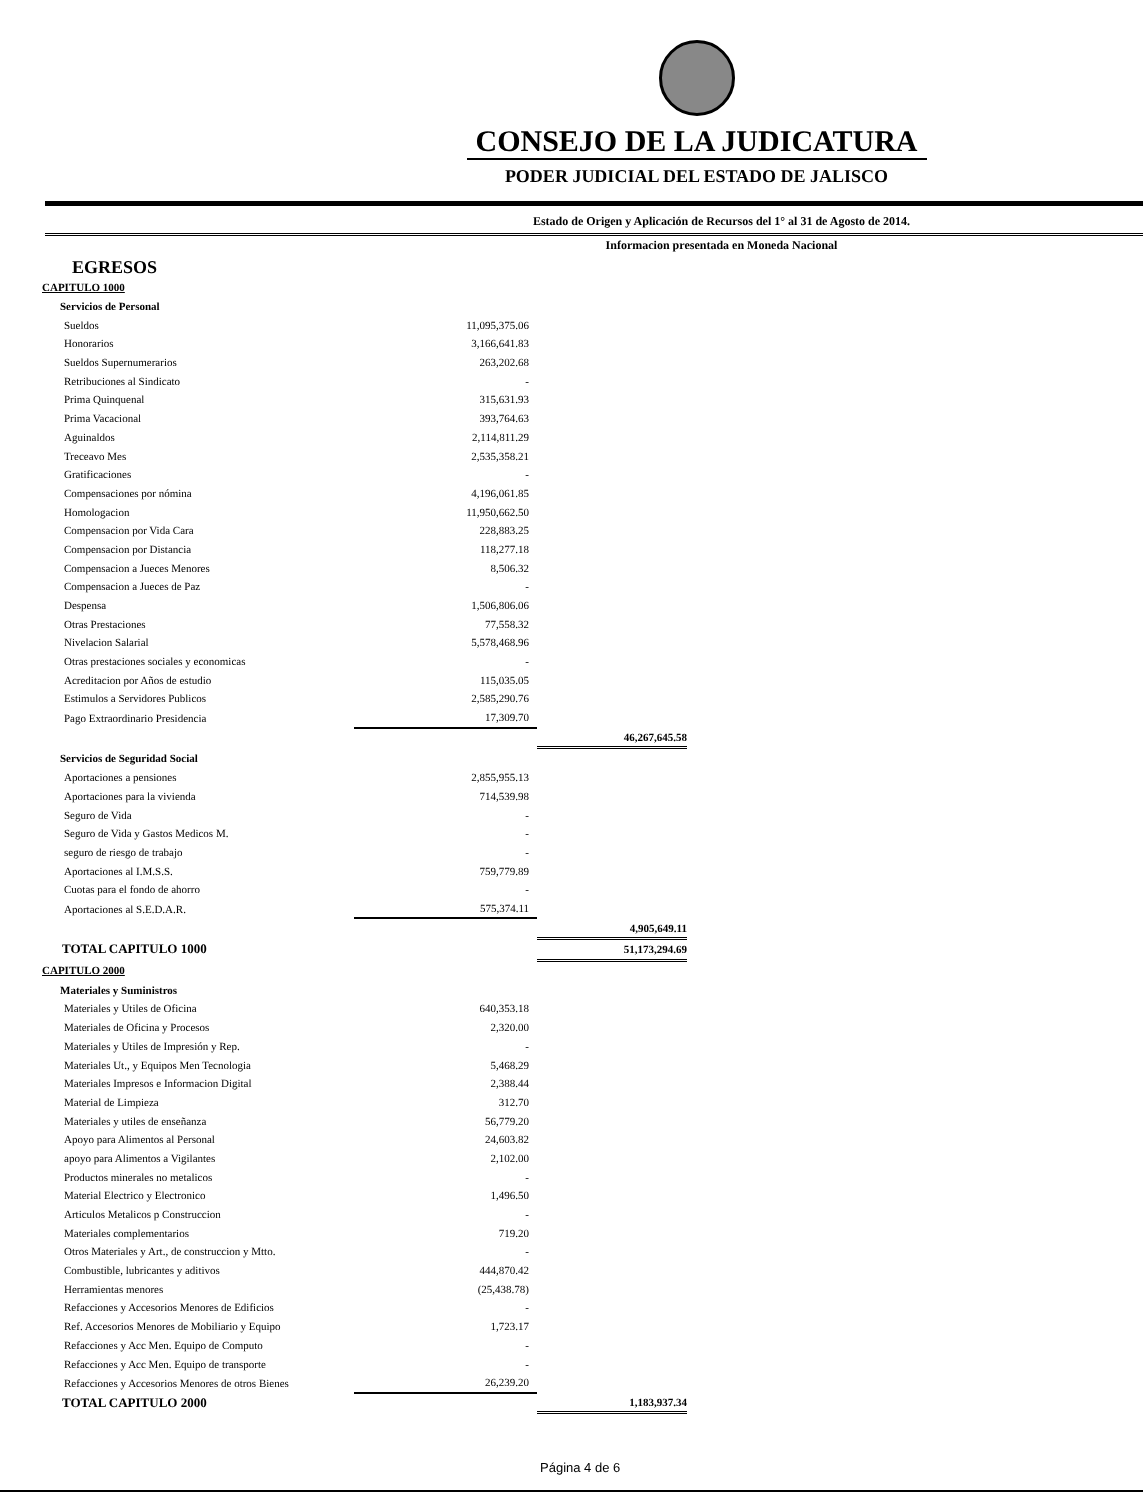CONSEJO DE LA JUDICATURA
PODER JUDICIAL DEL ESTADO DE JALISCO
Estado de Origen y Aplicación de Recursos del 1° al 31 de Agosto de 2014.
Informacion presentada en Moneda Nacional
EGRESOS
| CAPITULO 1000 | | |
| Servicios de Personal | | |
| Sueldos | 11,095,375.06 | |
| Honorarios | 3,166,641.83 | |
| Sueldos Supernumerarios | 263,202.68 | |
| Retribuciones al Sindicato | - | |
| Prima Quinquenal | 315,631.93 | |
| Prima Vacacional | 393,764.63 | |
| Aguinaldos | 2,114,811.29 | |
| Treceavo Mes | 2,535,358.21 | |
| Gratificaciones | - | |
| Compensaciones por nómina | 4,196,061.85 | |
| Homologacion | 11,950,662.50 | |
| Compensacion por Vida Cara | 228,883.25 | |
| Compensacion por Distancia | 118,277.18 | |
| Compensacion a Jueces Menores | 8,506.32 | |
| Compensacion a Jueces de Paz | - | |
| Despensa | 1,506,806.06 | |
| Otras Prestaciones | 77,558.32 | |
| Nivelacion Salarial | 5,578,468.96 | |
| Otras prestaciones sociales y economicas | - | |
| Acreditacion por Años de estudio | 115,035.05 | |
| Estimulos a Servidores Publicos | 2,585,290.76 | |
| Pago Extraordinario Presidencia | 17,309.70 | |
| | | 46,267,645.58 |
| Servicios de Seguridad Social | | |
| Aportaciones a pensiones | 2,855,955.13 | |
| Aportaciones para la vivienda | 714,539.98 | |
| Seguro de Vida | - | |
| Seguro de Vida y Gastos Medicos M. | - | |
| seguro de riesgo de trabajo | - | |
| Aportaciones al I.M.S.S. | 759,779.89 | |
| Cuotas para el fondo de ahorro | - | |
| Aportaciones al S.E.D.A.R. | 575,374.11 | |
| | | 4,905,649.11 |
| TOTAL CAPITULO 1000 | | 51,173,294.69 |
| CAPITULO 2000 | | |
| Materiales y Suministros | | |
| Materiales y Utiles de Oficina | 640,353.18 | |
| Materiales de Oficina y Procesos | 2,320.00 | |
| Materiales y Utiles de Impresión y Rep. | - | |
| Materiales Ut., y Equipos Men Tecnologia | 5,468.29 | |
| Materiales Impresos e Informacion Digital | 2,388.44 | |
| Material de Limpieza | 312.70 | |
| Materiales y utiles de enseñanza | 56,779.20 | |
| Apoyo para Alimentos al Personal | 24,603.82 | |
| apoyo para Alimentos a Vigilantes | 2,102.00 | |
| Productos minerales no metalicos | - | |
| Material Electrico y Electronico | 1,496.50 | |
| Articulos Metalicos p Construccion | - | |
| Materiales complementarios | 719.20 | |
| Otros Materiales y Art., de construccion y Mtto. | - | |
| Combustible, lubricantes y aditivos | 444,870.42 | |
| Herramientas menores | (25,438.78) | |
| Refacciones y Accesorios Menores de Edificios | - | |
| Ref. Accesorios Menores de Mobiliario y Equipo | 1,723.17 | |
| Refacciones y Acc Men. Equipo de Computo | - | |
| Refacciones y Acc Men. Equipo de transporte | - | |
| Refacciones y Accesorios Menores de otros Bienes | 26,239.20 | |
| TOTAL CAPITULO 2000 | | 1,183,937.34 |
Página 4 de 6